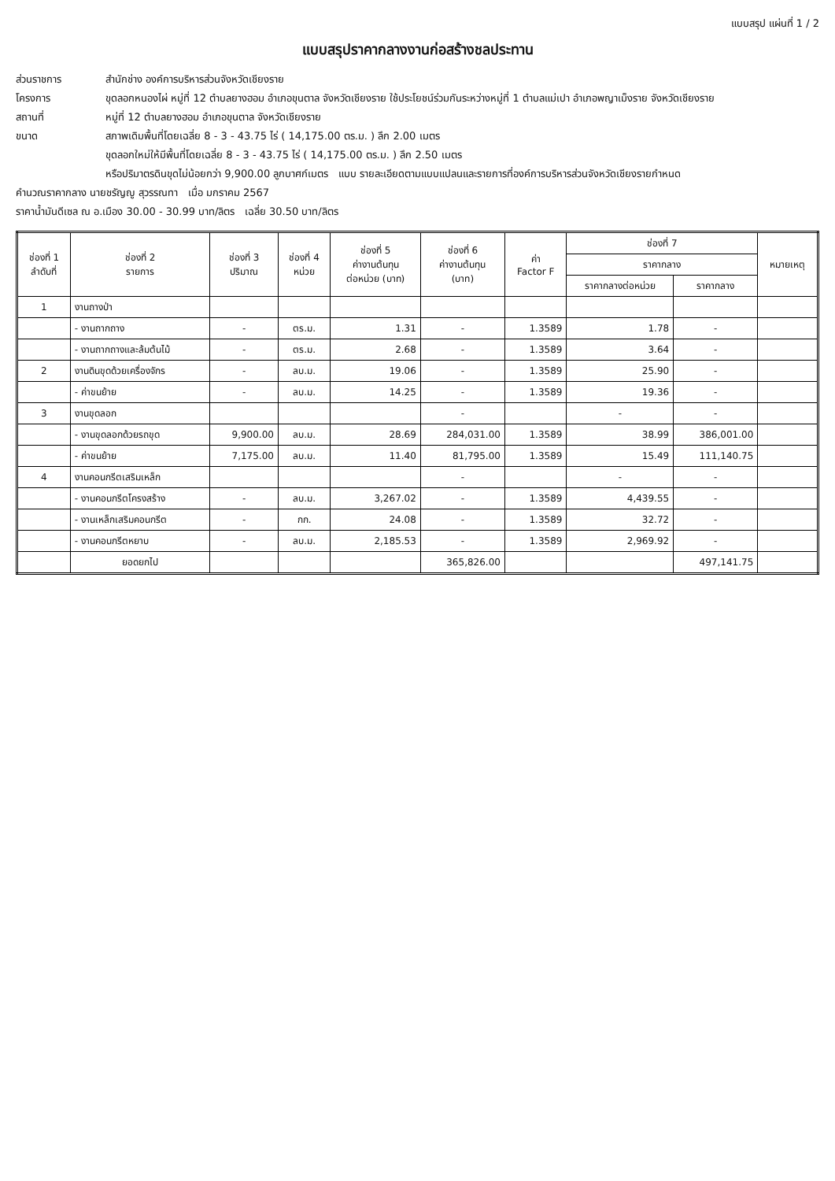แบบสรุป แผ่นที่ 1 / 2
แบบสรุปราคากลางงานก่อสร้างชลประทาน
ส่วนราชการ สำนักช่าง องค์การบริหารส่วนจังหวัดเชียงราย
โครงการ ขุดลอกหนองไผ่ หมู่ที่ 12 ตำบลยางฮอม อำเภอขุนตาล จังหวัดเชียงราย ใช้ประโยชน์ร่วมกันระหว่างหมู่ที่ 1 ตำบลแม่เปา อำเภอพญาเม็งราย จังหวัดเชียงราย
สถานที่ หมู่ที่ 12 ตำบลยางฮอม อำเภอขุนตาล จังหวัดเชียงราย
ขนาด สภาพเดิมพื้นที่โดยเฉลี่ย 8 - 3 - 43.75 ไร่ ( 14,175.00 ตร.ม. ) ลึก 2.00 เมตร
ขุดลอกใหม่ให้มีพื้นที่โดยเฉลี่ย 8 - 3 - 43.75 ไร่ ( 14,175.00 ตร.ม. ) ลึก 2.50 เมตร
หรือปริมาตรดินขุดไม่น้อยกว่า 9,900.00 ลูกบาศก์เมตร แบบ รายละเอียดตามแบบแปลนและรายการที่องค์การบริหารส่วนจังหวัดเชียงรายกำหนด
คำนวณราคากลาง นายชรัญญู สุวรรณทา เมื่อ มกราคม 2567
ราคาน้ำมันดีเซล ณ อ.เมือง 30.00 - 30.99 บาท/ลิตร เฉลี่ย 30.50 บาท/ลิตร
| ช่องที่ 1 ลำดับที่ | ช่องที่ 2 รายการ | ช่องที่ 3 ปริมาณ | ช่องที่ 4 หน่วย | ช่องที่ 5 ค่างานต้นทุน ต่อหน่วย (บาท) | ช่องที่ 6 ค่างานต้นทุน (บาท) | ค่า Factor F | ช่องที่ 7 | | หมายเหตุ |
| --- | --- | --- | --- | --- | --- | --- | --- | --- | --- |
| | | | | | | | ราคากลาง | | |
| | | | | | | | ราคากลางต่อหน่วย | ราคากลาง | |
| 1 | งานถางป่า | | | | | | | | |
| | - งานถากถาง | - | ตร.ม. | 1.31 | - | 1.3589 | 1.78 | - | |
| | - งานถากถางและล้มต้นไม้ | - | ตร.ม. | 2.68 | - | 1.3589 | 3.64 | - | |
| 2 | งานดินขุดด้วยเครื่องจักร | - | ลบ.ม. | 19.06 | - | 1.3589 | 25.90 | - | |
| | - ค่าขนย้าย | - | ลบ.ม. | 14.25 | - | 1.3589 | 19.36 | - | |
| 3 | งานขุดลอก | | | | - | | - | - | |
| | - งานขุดลอกด้วยรถขุด | 9,900.00 | ลบ.ม. | 28.69 | 284,031.00 | 1.3589 | 38.99 | 386,001.00 | |
| | - ค่าขนย้าย | 7,175.00 | ลบ.ม. | 11.40 | 81,795.00 | 1.3589 | 15.49 | 111,140.75 | |
| 4 | งานคอนกรีตเสริมเหล็ก | | | | - | | - | - | |
| | - งานคอนกรีตโครงสร้าง | - | ลบ.ม. | 3,267.02 | - | 1.3589 | 4,439.55 | - | |
| | - งานเหล็กเสริมคอนกรีต | - | กก. | 24.08 | - | 1.3589 | 32.72 | - | |
| | - งานคอนกรีตหยาบ | - | ลบ.ม. | 2,185.53 | - | 1.3589 | 2,969.92 | - | |
| | ยอดยกไป | | | | 365,826.00 | | | 497,141.75 | |